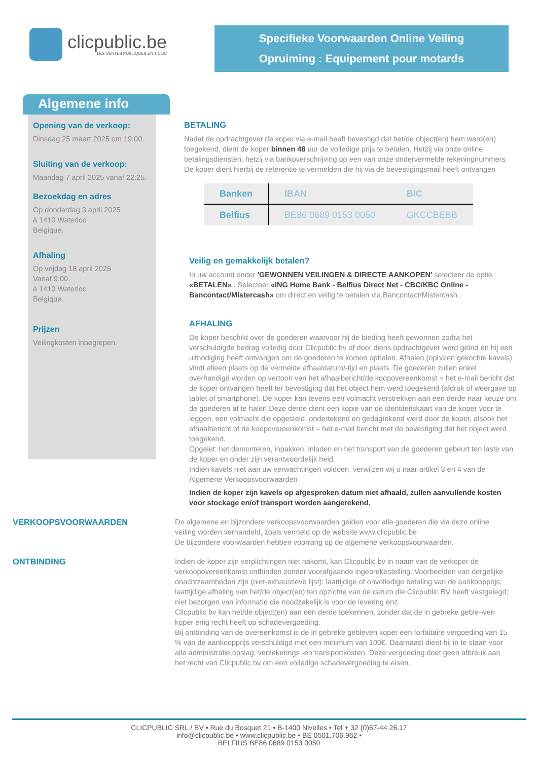clicpublic.be
LES VENTES PUBLIQUES EN 1 CLIC
Specifieke Voorwaarden Online Veiling
Opruiming : Equipement pour motards
Algemene info
Opening van de verkoop:
Dinsdag 25 maart 2025 om 19:00.
Sluiting van de verkoop:
Maandag 7 april 2025 vanaf 22:25.
Bezoekdag en adres
Op donderdag 3 april 2025
à 1410 Waterloo
Belgique.
Afhaling
Op vrijdag 18 april 2025
Vanaf 9:00.
à 1410 Waterloo
Belgique.
Prijzen
Veilingkosten inbegrepen.
BETALING
Nadat de opdrachtgever de koper via e-mail heeft bevestigd dat het/de object(en) hem werd(en) toegekend, dient de koper binnen 48 uur de volledige prijs te betalen. Hetzij via onze online betalingsdiensten, hetzij via bankoverschrijving op een van onze ondervermelde rekeningnummers. De koper dient hierbij de referentie te vermelden die hij via de bevestigingsmail heeft ontvangen
| Banken | IBAN | BIC |
| --- | --- | --- |
| Belfius | BE86 0689 0153 0050 | GKCCBEBB |
Veilig en gemakkelijk betalen?
In uw account onder 'GEWONNEN VEILINGEN & DIRECTE AANKOPEN' selecteer de optie «BETALEN» . Selecteer «ING Home Bank - Belfius Direct Net - CBC/KBC Online - Bancontact/Mistercash» om direct en veilig te betalen via Bancontact/Mistercash.
AFHALING
De koper beschikt over de goederen waarvoor hij de bieding heeft gewonnen zodra het verschuldigde bedrag volledig door Clicpublic bv of door diens opdrachtgever werd geïnd en hij een uitnodiging heeft ontvangen om de goederen te komen ophalen. Afhalen (ophalen gekochte kavels) vindt alleen plaats op de vermelde afhaaldatum/-tijd en plaats. De goederen zullen enkel overhandigd worden op vertoon van het afhaalbericht/de koopovereenkomst = het e-mail bericht dat de koper ontvangen heeft ter bevestiging dat het object hem werd toegekend (afdruk of weergave op tablet of smartphone). De koper kan tevens een volmacht verstrekken aan een derde naar keuze om de goederen af te halen.Deze derde dient een kopie van de identiteitskaart van de koper voor te leggen, een volmacht die opgesteld, ondertekend en gedagtekend werd door de koper, alsook het afhaalbericht of de koopovereenkomst = het e-mail bericht met de bevestiging dat het object werd toegekend.
Opgelet: het demonteren, inpakken, inladen en het transport van de goederen gebeurt ten laste van de koper en onder zijn verantwoordelijk heid.
Indien kavels niet aan uw verwachtingen voldoen, verwijzen wij u naar artikel 3 en 4 van de Algemene Verkoopsvoorwaarden
Indien de koper zijn kavels op afgesproken datum niet afhaald, zullen aanvullende kosten voor stockage en/of transport worden aangerekend.
VERKOOPSVOORWAARDEN De algemene en bijzondere verkoopsvoorwaarden gelden voor alle goederen die via deze online veiling worden verhandeld, zoals vermeld op de website www.clicpublic.be.
De bijzondere voorwaarden hebben voorrang op de algemene verkoopsvoorwaarden.
ONTBINDING Indien de koper zijn verplichtingen niet nakomt, kan Clicpublic bv in naam van de verkoper de verkoopovereenkomst ontbinden zonder voorafgaande ingebrekestelling. Voorbeelden van dergelijke onachtzaamheden zijn (niet-exhaustieve lijst): laattijdige of onvolledige betaling van de aankoopprijs; laattijdige afhaling van het/de object(en) ten opzichte van de datum die Clicpublic BV heeft vastgelegd; niet bezorgen van informatie die noodzakelijk is voor de levering enz.
Clicpublic bv kan het/de object(en) aan een derde toekennen, zonder dat de in gebreke geble¬ven koper enig recht heeft op schadevergoeding.
Bij ontbinding van de overeenkomst is de in gebreke gebleven koper een forfaitaire vergoeding van 15 % van de aankoopprijs verschuldigd met een minimum van 100€. Daarnaast dient hij in te staan voor alle administratie,opslag, verzekerings -en transportkosten. Deze vergoeding doet geen afbreuk aan het recht van Clicpublic bv om een volledige schadevergoeding te eisen.
CLICPUBLIC SRL / BV • Rue du Bosquet 21 • B-1400 Nivelles • Tel + 32 (0)67-44.26.17
info@clicpublic.be • www.clicpublic.be • BE 0501.706.962 •
BELFIUS BE86 0689 0153 0050